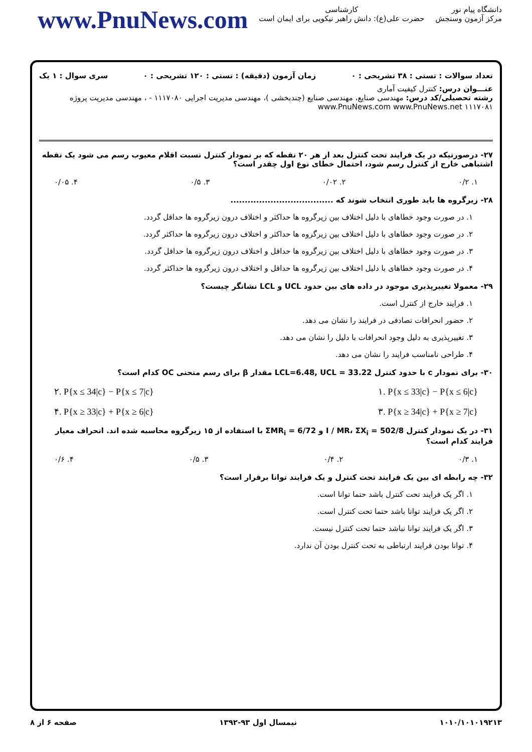www.PnuNews.com
کارشناسی
حضرت علی(ع): دانش راهبر نیکویی برای ایمان است
دانشگاه پیام نور
مرکز آزمون وسنجش
تعداد سوالات : تستی : ۳۸ تشریحی : ۰ زمان آزمون (دقیقه) : تستی : ۱۲۰ تشریحی : ۰ سری سوال : ۱ یک
عنـــوان درس: کنترل کیفیت آماری
رشته تحصیلی/کد درس: مهندسی صنایع، مهندسی صنایع (چندبخشی )، مهندسی مدیریت اجرایی ۱۱۱۷۰۸۰ - ، مهندسی مدیریت پروژه ۱۱۱۷۰۸۱ www.PnuNews.com www.PnuNews.net
۲۷- درصورتیکه در یک فرایند تحت کنترل بعد از هر ۲۰ نقطه که بر نمودار کنترل نسبت اقلام معیوب رسم می شود یک نقطه اشتباهی خارج از کنترل رسم شود، احتمال خطای نوع اول چقدر است؟
۱. ۰/۲ ۲. ۰/۰۲ ۳. ۰/۵ ۴. ۰/۰۵
۲۸- زیرگروه ها باید طوری انتخاب شوند که ....................................
۱. در صورت وجود خطاهای با دلیل اختلاف بین زیرگروه ها حداکثر و اختلاف درون زیرگروه ها حداقل گردد.
۲. در صورت وجود خطاهای با دلیل اختلاف بین زیرگروه ها حداکثر و اختلاف درون زیرگروه ها حداکثر گردد.
۳. در صورت وجود خطاهای با دلیل اختلاف بین زیرگروه ها حداقل و اختلاف درون زیرگروه ها حداقل گردد.
۴. در صورت وجود خطاهای با دلیل اختلاف بین زیرگروه ها حداقل و اختلاف درون زیرگروه ها حداکثر گردد.
۲۹- معمولا تغییرپذیری موجود در داده های بین حدود UCL و LCL نشانگر چیست؟
۱. فرایند خارج از کنترل است.
۲. حضور انحرافات تصادفی در فرایند را نشان می دهد.
۳. تغییرپذیری به دلیل وجود انحرافات با دلیل را نشان می دهد.
۴. طراحی نامناسب فرایند را نشان می دهد.
۳۰- برای نمودار c با حدود کنترل LCL=6.48, UCL = 33.22 مقدار β برای رسم منحنی OC کدام است؟
۲. P{x ≤ 34|c} − P{x ≤ 7|c} ۱. P{x ≤ 33|c} − P{x ≤ 6|c}
۴. P{x ≥ 33|c} + P{x ≥ 6|c} ۳. P{x ≥ 34|c} + P{x ≥ 7|c}
۳۱- در یک نمودار کنترل I / MR، ΣX<sub>i</sub> = 502/8 و ΣMR<sub>i</sub> = 6/72 با استفاده از ۱۵ زیرگروه محاسبه شده اند. انحراف معیار فرایند کدام است؟
۱. ۰/۳ ۲. ۰/۴ ۳. ۰/۵ ۴. ۰/۶
۳۲- چه رابطه ای بین یک فرایند تحت کنترل و یک فرایند توانا برقرار است؟
۱. اگر یک فرایند تحت کنترل باشد حتما توانا است.
۲. اگر یک فرایند توانا باشد حتما تحت کنترل است.
۳. اگر یک فرایند توانا نباشد حتما تحت کنترل نیست.
۴. توانا بودن فرایند ارتباطی به تحت کنترل بودن آن ندارد.
۱۰۱۰/۱۰۱۰۱۹۲۱۳ نیمسال اول ۹۳-۱۳۹۲ صفحه ۶ از ۸